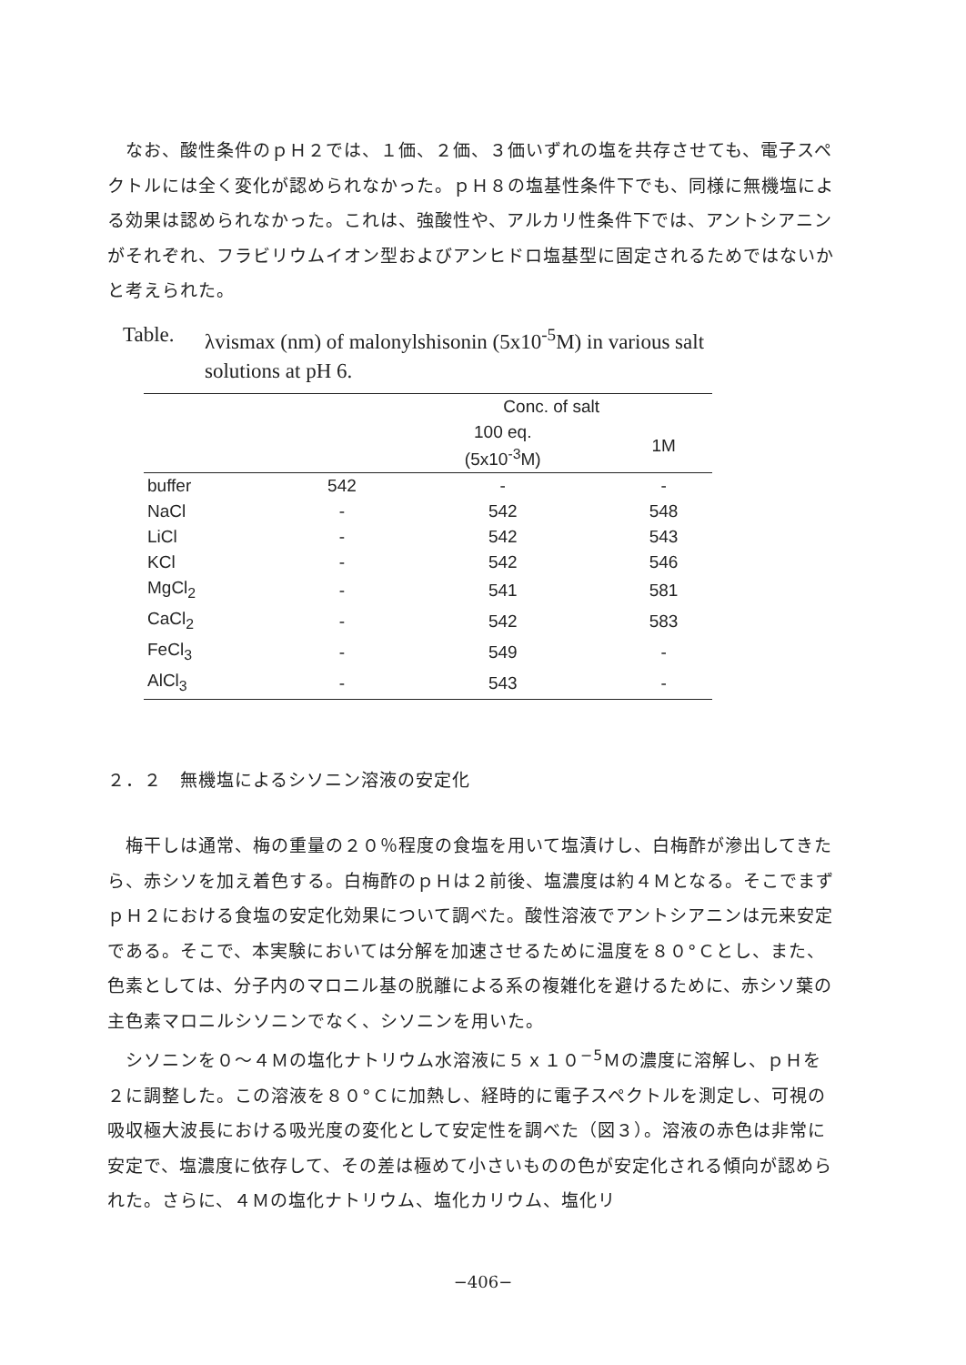なお、酸性条件のｐＨ２では、１価、２価、３価いずれの塩を共存させても、電子スペクトルには全く変化が認められなかった。ｐＨ８の塩基性条件下でも、同様に無機塩による効果は認められなかった。これは、強酸性や、アルカリ性条件下では、アントシアニンがそれぞれ、フラビリウムイオン型およびアンヒドロ塩基型に固定されるためではないかと考えられた。
Table. λvismax (nm) of malonylshisonin (5x10<sup>-5</sup>M) in various salt solutions at pH 6.
| | | Conc. of salt | |
| --- | --- | --- | --- |
| | | 100 eq. (5x10<sup>-3</sup>M) | 1M |
| buffer | 542 | - | - |
| NaCl | - | 542 | 548 |
| LiCl | - | 542 | 543 |
| KCl | - | 542 | 546 |
| MgCl<sub>2</sub> | - | 541 | 581 |
| CaCl<sub>2</sub> | - | 542 | 583 |
| FeCl<sub>3</sub> | - | 549 | - |
| AlCl<sub>3</sub> | - | 543 | - |
２．２　無機塩によるシソニン溶液の安定化
　梅干しは通常、梅の重量の２０％程度の食塩を用いて塩漬けし、白梅酢が滲出してきたら、赤シソを加え着色する。白梅酢のｐＨは２前後、塩濃度は約４Ｍとなる。そこでまずｐＨ２における食塩の安定化効果について調べた。酸性溶液でアントシアニンは元来安定である。そこで、本実験においては分解を加速させるために温度を８０°Ｃとし、また、色素としては、分子内のマロニル基の脱離による系の複雑化を避けるために、赤シソ葉の主色素マロニルシソニンでなく、シソニンを用いた。
　シソニンを０～４Ｍの塩化ナトリウム水溶液に５ｘ１０<sup>−5</sup>Ｍの濃度に溶解し、ｐＨを２に調整した。この溶液を８０°Ｃに加熱し、経時的に電子スペクトルを測定し、可視の吸収極大波長における吸光度の変化として安定性を調べた（図３）。溶液の赤色は非常に安定で、塩濃度に依存して、その差は極めて小さいものの色が安定化される傾向が認められた。さらに、４Ｍの塩化ナトリウム、塩化カリウム、塩化リ
−406−